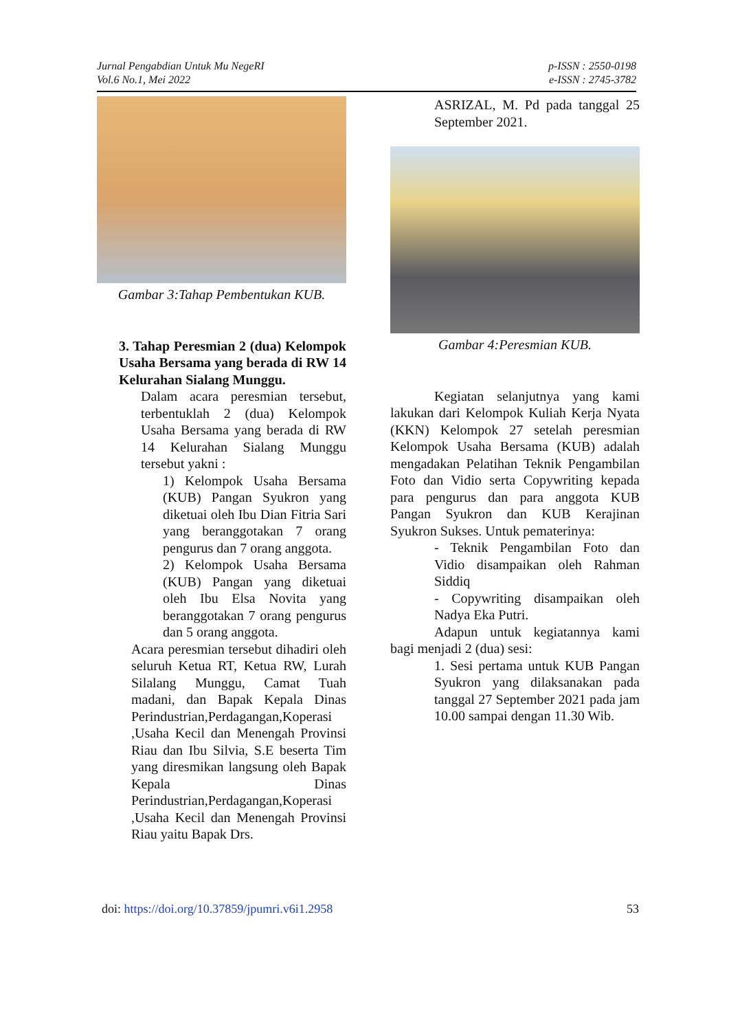Jurnal Pengabdian Untuk Mu NegeRI
Vol.6 No.1, Mei 2022
p-ISSN : 2550-0198
e-ISSN : 2745-3782
Gambar 3:Tahap Pembentukan KUB.
3. Tahap Peresmian 2 (dua) Kelompok Usaha Bersama yang berada di RW 14 Kelurahan Sialang Munggu.
Dalam acara peresmian tersebut, terbentuklah 2 (dua) Kelompok Usaha Bersama yang berada di RW 14 Kelurahan Sialang Munggu tersebut yakni :
1) Kelompok Usaha Bersama (KUB) Pangan Syukron yang diketuai oleh Ibu Dian Fitria Sari yang beranggotakan 7 orang pengurus dan 7 orang anggota.
2) Kelompok Usaha Bersama (KUB) Pangan yang diketuai oleh Ibu Elsa Novita yang beranggotakan 7 orang pengurus dan 5 orang anggota.
Acara peresmian tersebut dihadiri oleh seluruh Ketua RT, Ketua RW, Lurah Silalang Munggu, Camat Tuah madani, dan Bapak Kepala Dinas Perindustrian,Perdagangan,Koperasi ,Usaha Kecil dan Menengah Provinsi Riau dan Ibu Silvia, S.E beserta Tim yang diresmikan langsung oleh Bapak Kepala Dinas Perindustrian,Perdagangan,Koperasi ,Usaha Kecil dan Menengah Provinsi Riau yaitu Bapak Drs.
ASRIZAL, M. Pd pada tanggal 25 September 2021.
Gambar 4:Peresmian KUB.
Kegiatan selanjutnya yang kami lakukan dari Kelompok Kuliah Kerja Nyata (KKN) Kelompok 27 setelah peresmian Kelompok Usaha Bersama (KUB) adalah mengadakan Pelatihan Teknik Pengambilan Foto dan Vidio serta Copywriting kepada para pengurus dan para anggota KUB Pangan Syukron dan KUB Kerajinan Syukron Sukses. Untuk pematerinya:
- Teknik Pengambilan Foto dan Vidio disampaikan oleh Rahman Siddiq
- Copywriting disampaikan oleh Nadya Eka Putri.
Adapun untuk kegiatannya kami bagi menjadi 2 (dua) sesi:
1. Sesi pertama untuk KUB Pangan Syukron yang dilaksanakan pada tanggal 27 September 2021 pada jam 10.00 sampai dengan 11.30 Wib.
doi: https://doi.org/10.37859/jpumri.v6i1.2958
53